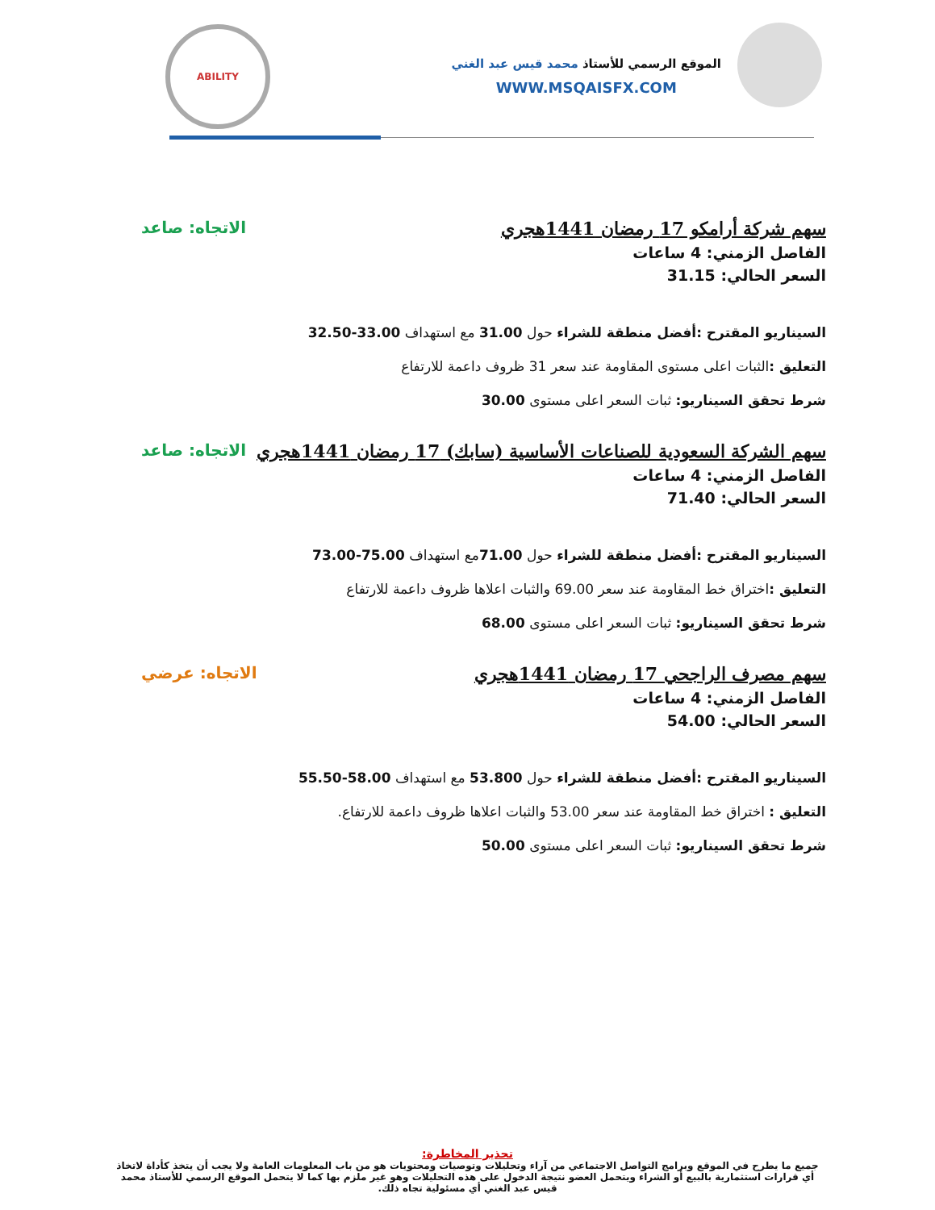الموقع الرسمي للأستاذ محمد قيس عبد الغني
WWW.MSQAISFX.COM
ABILITY
سهم شركة أرامكو 17 رمضان 1441هجري
الاتجاه: صاعد
الفاصل الزمني: 4 ساعات
السعر الحالي: 31.15
السيناريو المقترح :أفضل منطقة للشراء حول 31.00 مع استهداف 33.00-32.50
التعليق : الثبات اعلى مستوى المقاومة عند سعر 31 ظروف داعمة للارتفاع
شرط تحقق السيناريو: ثبات السعر اعلى مستوى 30.00
سهم الشركة السعودية للصناعات الأساسية (سابك) 17 رمضان 1441هجري
الاتجاه: صاعد
الفاصل الزمني: 4 ساعات
السعر الحالي: 71.40
السيناريو المقترح :أفضل منطقة للشراء حول 71.00مع استهداف 75.00-73.00
التعليق : اختراق خط المقاومة عند سعر 69.00 والثبات اعلاها ظروف داعمة للارتفاع
شرط تحقق السيناريو: ثبات السعر اعلى مستوى 68.00
سهم مصرف الراجحي 17 رمضان 1441هجري
الاتجاه: عرضي
الفاصل الزمني: 4 ساعات
السعر الحالي: 54.00
السيناريو المقترح :أفضل منطقة للشراء حول 53.800 مع استهداف 58.00-55.50
التعليق : اختراق خط المقاومة عند سعر 53.00 والثبات اعلاها ظروف داعمة للارتفاع.
شرط تحقق السيناريو: ثبات السعر اعلى مستوى 50.00
تحذير المخاطرة:
جميع ما يطرح في الموقع وبرامج التواصل الاجتماعي من آراء وتحليلات وتوصيات ومحتويات هو من باب المعلومات العامة ولا يجب أن يتخذ كأداة لاتخاذ أي قرارات استثمارية بالبيع أو الشراء ويتحمل العضو نتيجة الدخول على هذه التحليلات وهو غير ملزم بها كما لا يتحمل الموقع الرسمي للأستاذ محمد قيس عبد الغني أي مسئولية تجاه ذلك.